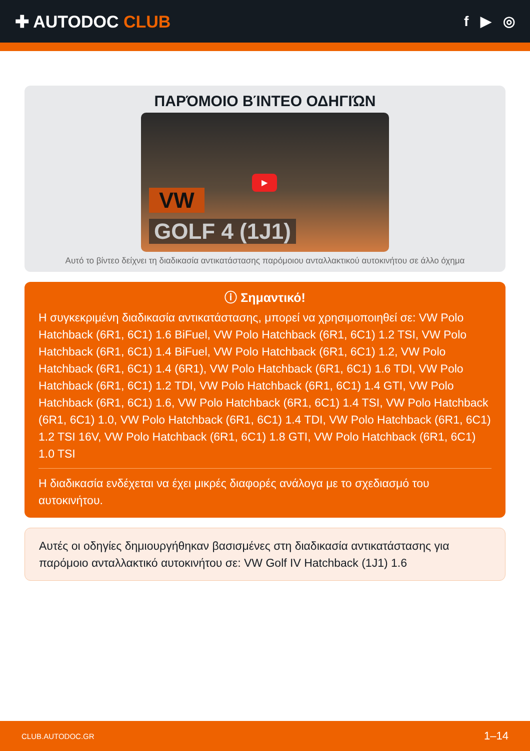✚ AUTODOC CLUB
f ▶ ◎
ΠΑΡΌΜΟΙΟ ΒΊΝΤΕΟ ΟΔΗΓΙΏΝ
VW
▶
GOLF 4 (1J1)
Αυτό το βίντεο δείχνει τη διαδικασία αντικατάστασης παρόμοιου ανταλλακτικού αυτοκινήτου σε άλλο όχημα
ⓘ Σημαντικό!
Η συγκεκριμένη διαδικασία αντικατάστασης, μπορεί να χρησιμοποιηθεί σε: VW Polo Hatchback (6R1, 6C1) 1.6 BiFuel, VW Polo Hatchback (6R1, 6C1) 1.2 TSI, VW Polo Hatchback (6R1, 6C1) 1.4 BiFuel, VW Polo Hatchback (6R1, 6C1) 1.2, VW Polo Hatchback (6R1, 6C1) 1.4 (6R1), VW Polo Hatchback (6R1, 6C1) 1.6 TDI, VW Polo Hatchback (6R1, 6C1) 1.2 TDI, VW Polo Hatchback (6R1, 6C1) 1.4 GTI, VW Polo Hatchback (6R1, 6C1) 1.6, VW Polo Hatchback (6R1, 6C1) 1.4 TSI, VW Polo Hatchback (6R1, 6C1) 1.0, VW Polo Hatchback (6R1, 6C1) 1.4 TDI, VW Polo Hatchback (6R1, 6C1) 1.2 TSI 16V, VW Polo Hatchback (6R1, 6C1) 1.8 GTI, VW Polo Hatchback (6R1, 6C1) 1.0 TSI
Η διαδικασία ενδέχεται να έχει μικρές διαφορές ανάλογα με το σχεδιασμό του αυτοκινήτου.
Αυτές οι οδηγίες δημιουργήθηκαν βασισμένες στη διαδικασία αντικατάστασης για παρόμοιο ανταλλακτικό αυτοκινήτου σε: VW Golf IV Hatchback (1J1) 1.6
CLUB.AUTODOC.GR 1–14